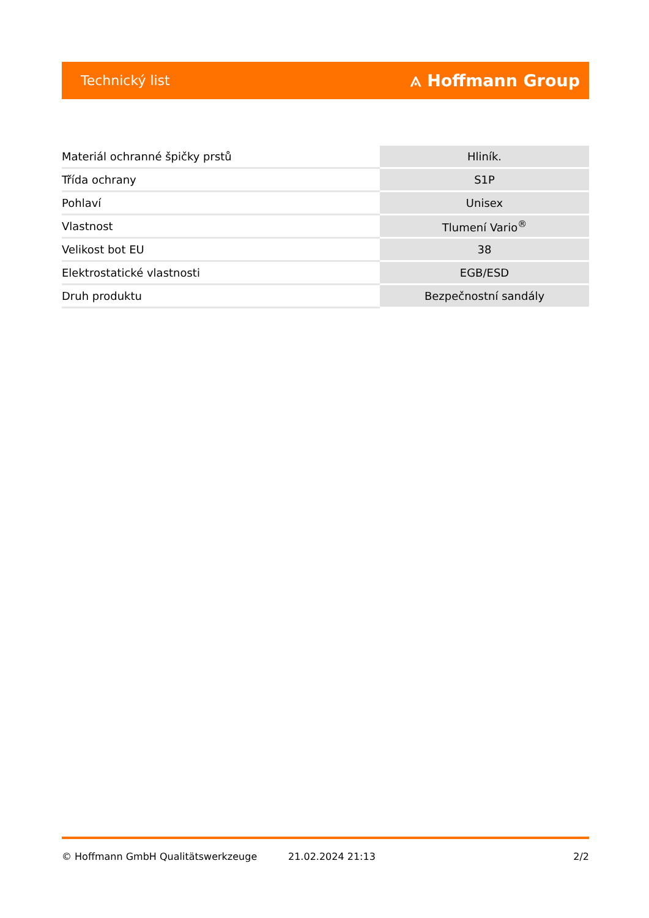Technický list ⟑ Hoffmann Group
| Materiál ochranné špičky prstů | Hliník. |
| Třída ochrany | S1P |
| Pohlaví | Unisex |
| Vlastnost | Tlumení Vario<sup>®</sup> |
| Velikost bot EU | 38 |
| Elektrostatické vlastnosti | EGB/ESD |
| Druh produktu | Bezpečnostní sandály |
© Hoffmann GmbH Qualitätswerkzeuge 21.02.2024 21:13 2/2